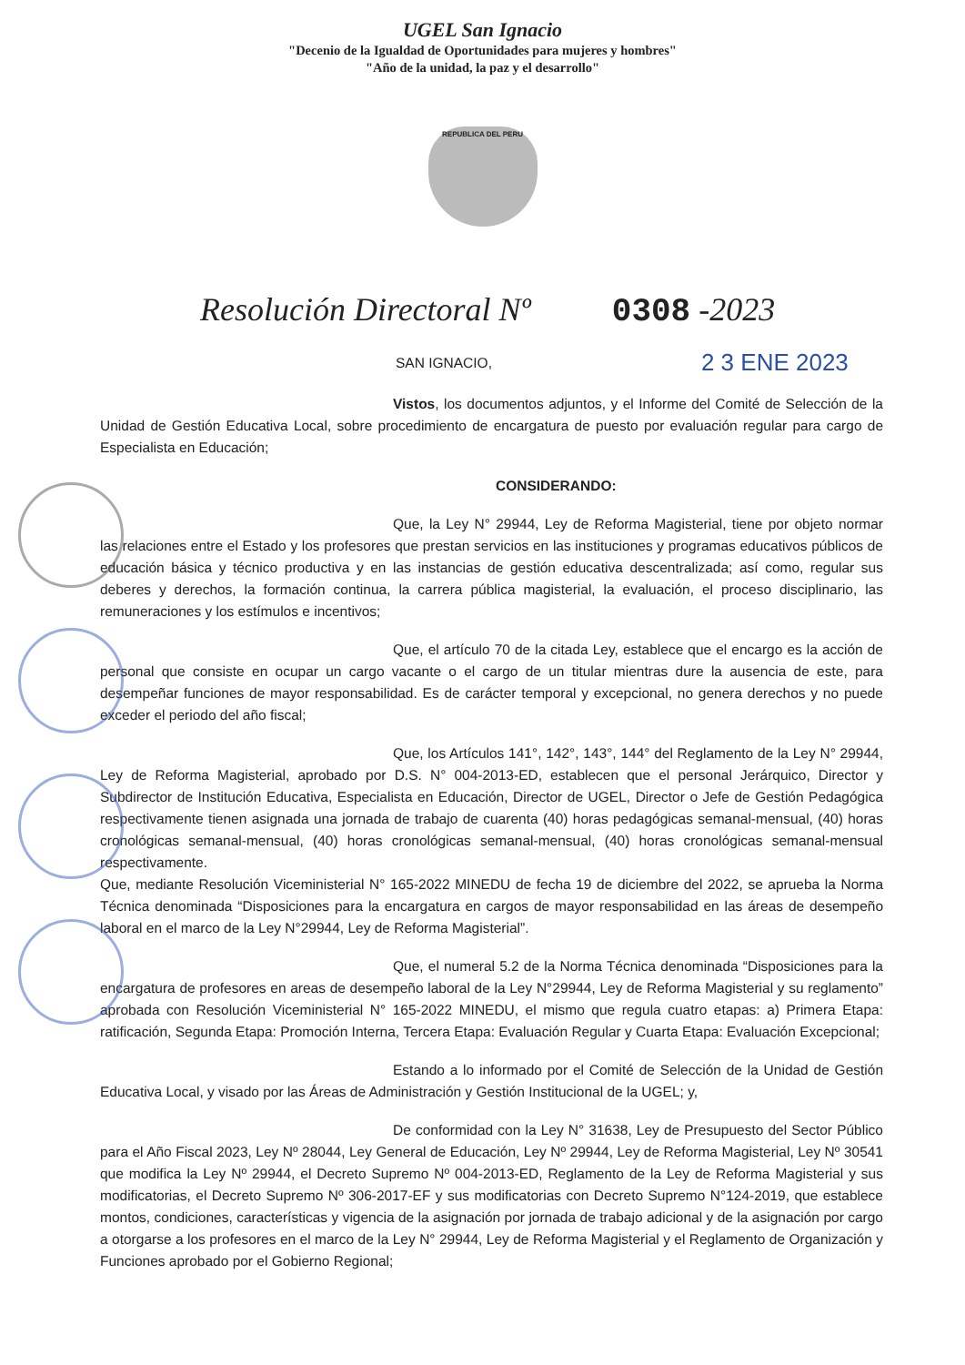UGEL San Ignacio
"Decenio de la Igualdad de Oportunidades para mujeres y hombres"
"Año de la unidad, la paz y el desarrollo"
REPUBLICA DEL PERU
Resolución Directoral Nº 0308 -2023
SAN IGNACIO, 2 3 ENE 2023
Vistos, los documentos adjuntos, y el Informe del Comité de Selección de la Unidad de Gestión Educativa Local, sobre procedimiento de encargatura de puesto por evaluación regular para cargo de Especialista en Educación;
CONSIDERANDO:
Que, la Ley N° 29944, Ley de Reforma Magisterial, tiene por objeto normar las relaciones entre el Estado y los profesores que prestan servicios en las instituciones y programas educativos públicos de educación básica y técnico productiva y en las instancias de gestión educativa descentralizada; así como, regular sus deberes y derechos, la formación continua, la carrera pública magisterial, la evaluación, el proceso disciplinario, las remuneraciones y los estímulos e incentivos;
Que, el artículo 70 de la citada Ley, establece que el encargo es la acción de personal que consiste en ocupar un cargo vacante o el cargo de un titular mientras dure la ausencia de este, para desempeñar funciones de mayor responsabilidad. Es de carácter temporal y excepcional, no genera derechos y no puede exceder el periodo del año fiscal;
Que, los Artículos 141°, 142°, 143°, 144° del Reglamento de la Ley N° 29944, Ley de Reforma Magisterial, aprobado por D.S. N° 004-2013-ED, establecen que el personal Jerárquico, Director y Subdirector de Institución Educativa, Especialista en Educación, Director de UGEL, Director o Jefe de Gestión Pedagógica respectivamente tienen asignada una jornada de trabajo de cuarenta (40) horas pedagógicas semanal-mensual, (40) horas cronológicas semanal-mensual, (40) horas cronológicas semanal-mensual, (40) horas cronológicas semanal-mensual respectivamente.
Que, mediante Resolución Viceministerial N° 165-2022 MINEDU de fecha 19 de diciembre del 2022, se aprueba la Norma Técnica denominada “Disposiciones para la encargatura en cargos de mayor responsabilidad en las áreas de desempeño laboral en el marco de la Ley N°29944, Ley de Reforma Magisterial”.
Que, el numeral 5.2 de la Norma Técnica denominada “Disposiciones para la encargatura de profesores en areas de desempeño laboral de la Ley N°29944, Ley de Reforma Magisterial y su reglamento” aprobada con Resolución Viceministerial N° 165-2022 MINEDU, el mismo que regula cuatro etapas: a) Primera Etapa: ratificación, Segunda Etapa: Promoción Interna, Tercera Etapa: Evaluación Regular y Cuarta Etapa: Evaluación Excepcional;
Estando a lo informado por el Comité de Selección de la Unidad de Gestión Educativa Local, y visado por las Áreas de Administración y Gestión Institucional de la UGEL; y,
De conformidad con la Ley N° 31638, Ley de Presupuesto del Sector Público para el Año Fiscal 2023, Ley Nº 28044, Ley General de Educación, Ley Nº 29944, Ley de Reforma Magisterial, Ley Nº 30541 que modifica la Ley Nº 29944, el Decreto Supremo Nº 004-2013-ED, Reglamento de la Ley de Reforma Magisterial y sus modificatorias, el Decreto Supremo Nº 306-2017-EF y sus modificatorias con Decreto Supremo N°124-2019, que establece montos, condiciones, características y vigencia de la asignación por jornada de trabajo adicional y de la asignación por cargo a otorgarse a los profesores en el marco de la Ley N° 29944, Ley de Reforma Magisterial y el Reglamento de Organización y Funciones aprobado por el Gobierno Regional;